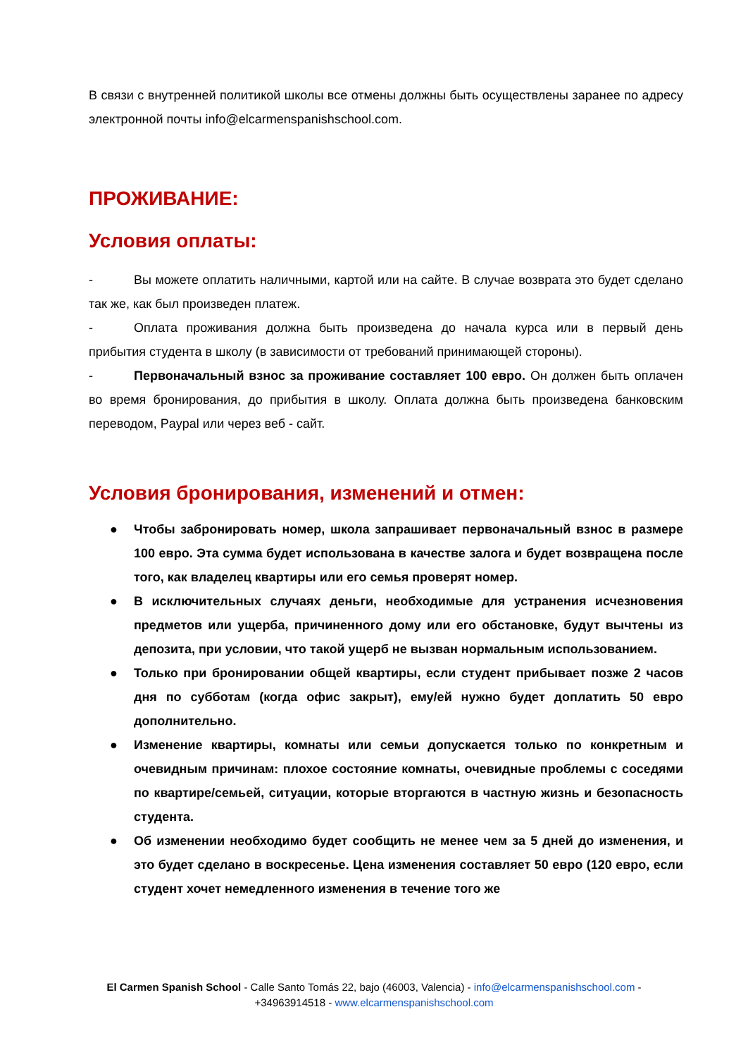В связи с внутренней политикой школы все отмены должны быть осуществлены заранее по адресу электронной почты info@elcarmenspanishschool.com.
ПРОЖИВАНИЕ:
Условия оплаты:
- Вы можете оплатить наличными, картой или на сайте. В случае возврата это будет сделано так же, как был произведен платеж.
- Оплата проживания должна быть произведена до начала курса или в первый день прибытия студента в школу (в зависимости от требований принимающей стороны).
- Первоначальный взнос за проживание составляет 100 евро. Он должен быть оплачен во время бронирования, до прибытия в школу. Оплата должна быть произведена банковским переводом, Paypal или через веб - сайт.
Условия бронирования, изменений и отмен:
● Чтобы забронировать номер, школа запрашивает первоначальный взнос в размере 100 евро. Эта сумма будет использована в качестве залога и будет возвращена после того, как владелец квартиры или его семья проверят номер.
● В исключительных случаях деньги, необходимые для устранения исчезновения предметов или ущерба, причиненного дому или его обстановке, будут вычтены из депозита, при условии, что такой ущерб не вызван нормальным использованием.
● Только при бронировании общей квартиры, если студент прибывает позже 2 часов дня по субботам (когда офис закрыт), ему/ей нужно будет доплатить 50 евро дополнительно.
● Изменение квартиры, комнаты или семьи допускается только по конкретным и очевидным причинам: плохое состояние комнаты, очевидные проблемы с соседями по квартире/семьей, ситуации, которые вторгаются в частную жизнь и безопасность студента.
● Об изменении необходимо будет сообщить не менее чем за 5 дней до изменения, и это будет сделано в воскресенье. Цена изменения составляет 50 евро (120 евро, если студент хочет немедленного изменения в течение того же
El Carmen Spanish School - Calle Santo Tomás 22, bajo (46003, Valencia) - info@elcarmenspanishschool.com -
+34963914518 - www.elcarmenspanishschool.com